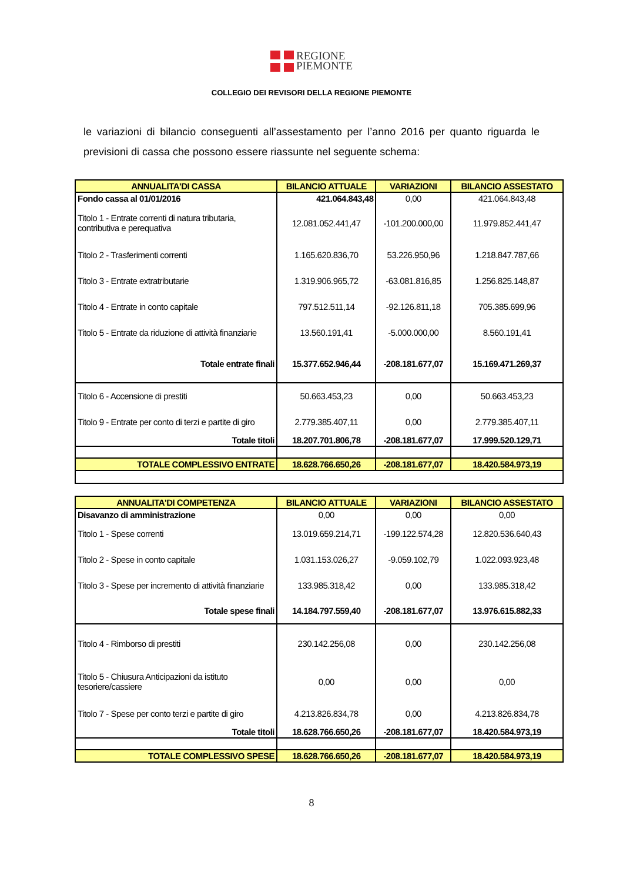REGIONE
PIEMONTE
COLLEGIO DEI REVISORI DELLA REGIONE PIEMONTE
le variazioni di bilancio conseguenti all’assestamento per l’anno 2016 per quanto riguarda le previsioni di cassa che possono essere riassunte nel seguente schema:
| ANNUALITA'DI CASSA | BILANCIO ATTUALE | VARIAZIONI | BILANCIO ASSESTATO |
| --- | --- | --- | --- |
| Fondo cassa al 01/01/2016 | 421.064.843,48 | 0,00 | 421.064.843,48 |
| Titolo 1 - Entrate correnti di natura tributaria, contributiva e perequativa | 12.081.052.441,47 | -101.200.000,00 | 11.979.852.441,47 |
| Titolo 2 - Trasferimenti correnti | 1.165.620.836,70 | 53.226.950,96 | 1.218.847.787,66 |
| Titolo 3 - Entrate extratributarie | 1.319.906.965,72 | -63.081.816,85 | 1.256.825.148,87 |
| Titolo 4 - Entrate in conto capitale | 797.512.511,14 | -92.126.811,18 | 705.385.699,96 |
| Titolo 5 - Entrate da riduzione di attività finanziarie | 13.560.191,41 | -5.000.000,00 | 8.560.191,41 |
| Totale entrate finali | 15.377.652.946,44 | -208.181.677,07 | 15.169.471.269,37 |
| Titolo 6 - Accensione di prestiti | 50.663.453,23 | 0,00 | 50.663.453,23 |
| Titolo 9 - Entrate per conto di terzi e partite di giro | 2.779.385.407,11 | 0,00 | 2.779.385.407,11 |
| Totale titoli | 18.207.701.806,78 | -208.181.677,07 | 17.999.520.129,71 |
| TOTALE COMPLESSIVO ENTRATE | 18.628.766.650,26 | -208.181.677,07 | 18.420.584.973,19 |
| ANNUALITA'DI COMPETENZA | BILANCIO ATTUALE | VARIAZIONI | BILANCIO ASSESTATO |
| --- | --- | --- | --- |
| Disavanzo di amministrazione | 0,00 | 0,00 | 0,00 |
| Titolo 1 - Spese correnti | 13.019.659.214,71 | -199.122.574,28 | 12.820.536.640,43 |
| Titolo 2 - Spese in conto capitale | 1.031.153.026,27 | -9.059.102,79 | 1.022.093.923,48 |
| Titolo 3 - Spese per incremento di attività finanziarie | 133.985.318,42 | 0,00 | 133.985.318,42 |
| Totale spese finali | 14.184.797.559,40 | -208.181.677,07 | 13.976.615.882,33 |
| Titolo 4 - Rimborso di prestiti | 230.142.256,08 | 0,00 | 230.142.256,08 |
| Titolo 5 - Chiusura Anticipazioni da istituto tesoriere/cassiere | 0,00 | 0,00 | 0,00 |
| Titolo 7 - Spese per conto terzi e partite di giro | 4.213.826.834,78 | 0,00 | 4.213.826.834,78 |
| Totale titoli | 18.628.766.650,26 | -208.181.677,07 | 18.420.584.973,19 |
| TOTALE COMPLESSIVO SPESE | 18.628.766.650,26 | -208.181.677,07 | 18.420.584.973,19 |
8